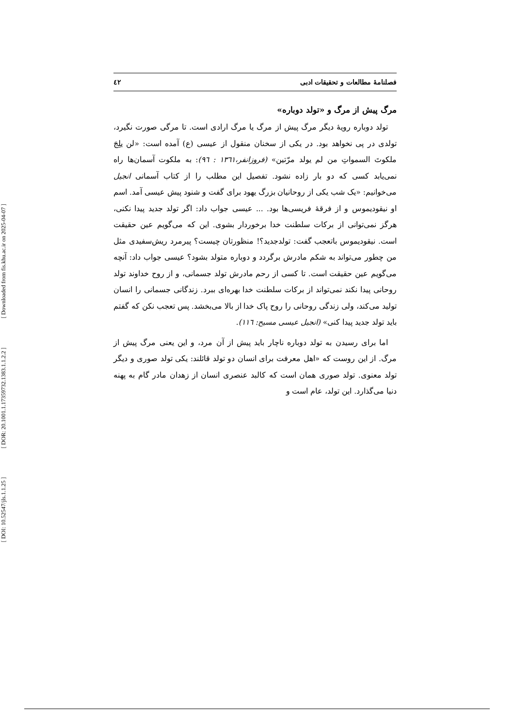[ Downloaded from fis.khu.ac.ir on 2025-04-07 ]
[ DOR: 20.1001.1.17359732.1383.1.1.2.2 ]
[ DOI: 10.52547/jls.1.1.25 ]
فصلنامهٔ مطالعات و تحقیقات ادبی ٤٢
مرگ پیش از مرگ و «تولد دوباره»
تولد دوباره رویهٔ دیگر مرگ پیش از مرگ یا مرگ ارادی است. تا مرگی صورت نگیرد، تولدی در پی نخواهد بود. در یکی از سخنان منقول از عیسی (ع) آمده است: «لن یلِجَ ملکوتَ السمواتِ من لم یولد مرّتین» (فروزانفر،١٣٦١ : ٩٦): به ملکوت آسمان‌ها راه نمی‌یابد کسی که دو بار زاده نشود. تفصیل این مطلب را از کتاب آسمانی انجیل می‌خوانیم: «یک شب یکی از روحانیان بزرگ یهود برای گفت و شنود پیش عیسی آمد. اسم او نیقودیموس و از فرقهٔ فریسی‌ها بود. ... عیسی جواب داد: اگر تولد جدید پیدا نکنی، هرگز نمی‌توانی از برکات سلطنت خدا برخوردار بشوی. این که می‌گویم عین حقیقت است. نیقودیموس باتعجب گفت: تولدجدید؟! منظورتان چیست؟ پیرمرد ریش‌سفیدی مثل من چطور می‌تواند به شکم مادرش برگردد و دوباره متولد بشود؟ عیسی جواب داد: آنچه می‌گویم عین حقیقت است. تا کسی از رحم مادرش تولد جسمانی، و از روح خداوند تولد روحانی پیدا نکند نمی‌تواند از برکات سلطنت خدا بهره‌ای ببرد. زندگانی جسمانی را انسان تولید می‌کند، ولی زندگی روحانی را روح پاک خدا از بالا می‌بخشد. پس تعجب نکن که گفتم باید تولد جدید پیدا کنی» (انجیل عیسی مسیح: ١١٦).
اما برای رسیدن به تولد دوباره ناچار باید پیش از آن مرد، و این یعنی مرگ پیش از مرگ. از این روست که «اهل معرفت برای انسان دو تولد قائلند: یکی تولد صوری و دیگر تولد معنوی. تولد صوری همان است که کالبد عنصری انسان از زهدان مادر گام به پهنه دنیا می‌گذارد. این تولد، عام است و